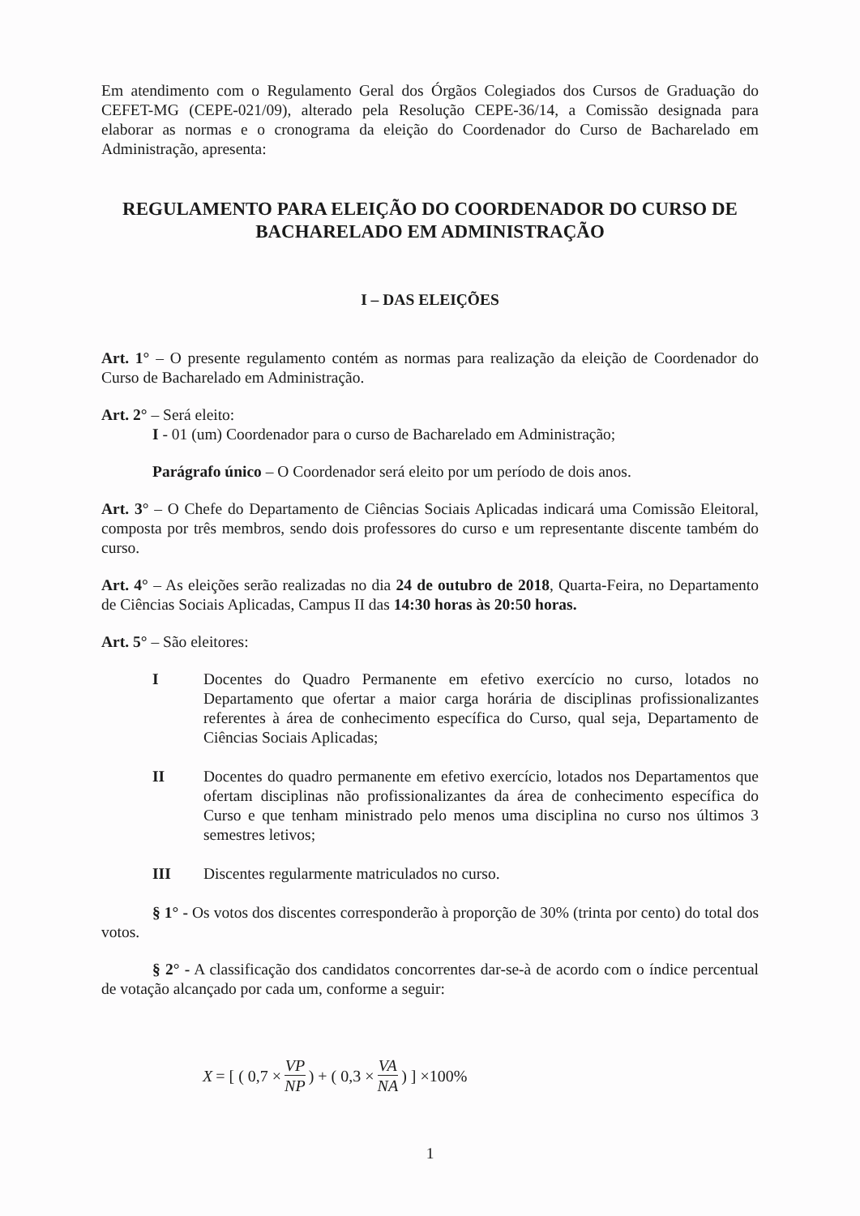Em atendimento com o Regulamento Geral dos Órgãos Colegiados dos Cursos de Graduação do CEFET-MG (CEPE-021/09), alterado pela Resolução CEPE-36/14, a Comissão designada para elaborar as normas e o cronograma da eleição do Coordenador do Curso de Bacharelado em Administração, apresenta:
REGULAMENTO PARA ELEIÇÃO DO COORDENADOR DO CURSO DE BACHARELADO EM ADMINISTRAÇÃO
I – DAS ELEIÇÕES
Art. 1° – O presente regulamento contém as normas para realização da eleição de Coordenador do Curso de Bacharelado em Administração.
Art. 2° – Será eleito:
I - 01 (um) Coordenador para o curso de Bacharelado em Administração;
Parágrafo único – O Coordenador será eleito por um período de dois anos.
Art. 3° – O Chefe do Departamento de Ciências Sociais Aplicadas indicará uma Comissão Eleitoral, composta por três membros, sendo dois professores do curso e um representante discente também do curso.
Art. 4° – As eleições serão realizadas no dia 24 de outubro de 2018, Quarta-Feira, no Departamento de Ciências Sociais Aplicadas, Campus II das 14:30 horas às 20:50 horas.
Art. 5° – São eleitores:
I Docentes do Quadro Permanente em efetivo exercício no curso, lotados no Departamento que ofertar a maior carga horária de disciplinas profissionalizantes referentes à área de conhecimento específica do Curso, qual seja, Departamento de Ciências Sociais Aplicadas;
II Docentes do quadro permanente em efetivo exercício, lotados nos Departamentos que ofertam disciplinas não profissionalizantes da área de conhecimento específica do Curso e que tenham ministrado pelo menos uma disciplina no curso nos últimos 3 semestres letivos;
III Discentes regularmente matriculados no curso.
§ 1° - Os votos dos discentes corresponderão à proporção de 30% (trinta por cento) do total dos votos.
§ 2° - A classificação dos candidatos concorrentes dar-se-à de acordo com o índice percentual de votação alcançado por cada um, conforme a seguir:
X = [ ( 0,7 × VP NP ) + ( 0,3 × VA NA ) ] ×100%
1